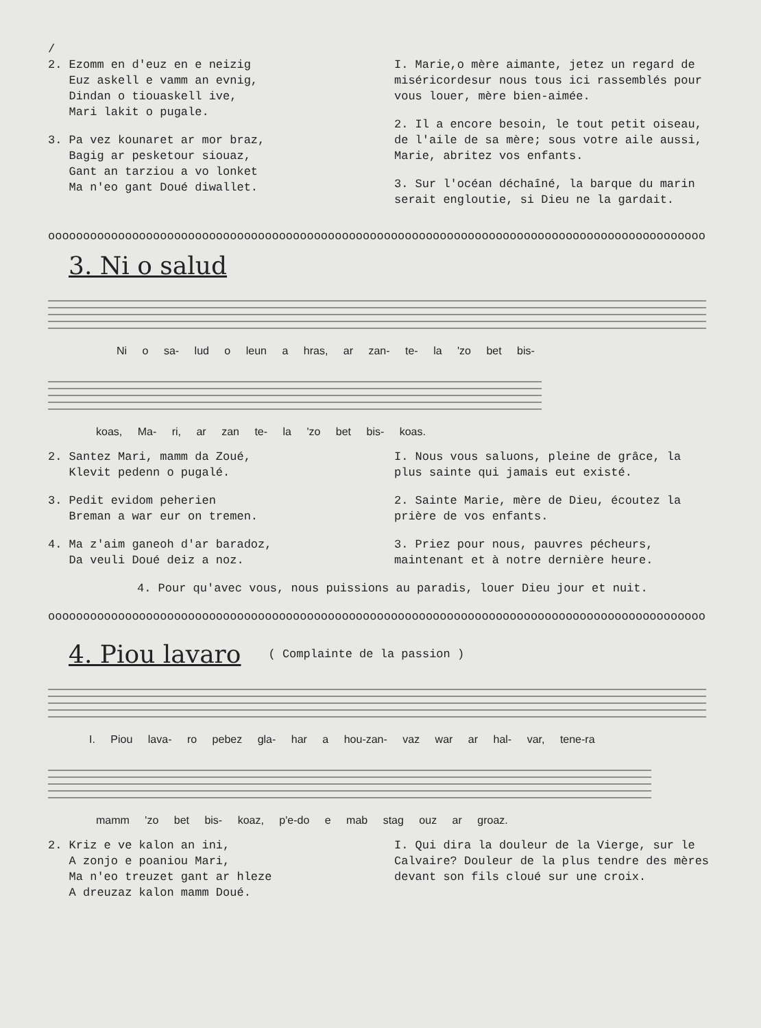/
2. Ezomm en d'euz en e neizig
Euz askell e vamm an evnig,
Dindan o tiouaskell ive,
Mari lakit o pugale.
3. Pa vez kounaret ar mor braz,
Bagig ar pesketour siouaz,
Gant an tarziou a vo lonket
Ma n'eo gant Doué diwallet.
I. Marie,o mère aimante, jetez un regard de miséricordesur nous tous ici rassemblés pour vous louer, mère bien-aimée.
2. Il a encore besoin, le tout petit oiseau, de l'aile de sa mère; sous votre aile aussi, Marie, abritez vos enfants.
3. Sur l'océan déchaîné, la barque du marin serait engloutie, si Dieu ne la gardait.
oooooooooooooooooooooooooooooooooooooooooooooooooooooooooooooooooooooooooooooooooooooooooooooo
3. Ni o salud
Ni o sa- lud o leun a hras, ar zan- te- la 'zo bet bis-
koas, Ma- ri, ar zan te- la 'zo bet bis- koas.
2. Santez Mari, mamm da Zoué,
Klevit pedenn o pugalé.
3. Pedit evidom peherien
Breman a war eur on tremen.
4. Ma z'aim ganeoh d'ar baradoz,
Da veuli Doué deiz a noz.
I. Nous vous saluons, pleine de grâce, la plus sainte qui jamais eut existé.
2. Sainte Marie, mère de Dieu, écoutez la prière de vos enfants.
3. Priez pour nous, pauvres pécheurs, maintenant et à notre dernière heure.
4. Pour qu'avec vous, nous puissions au paradis, louer Dieu jour et nuit.
oooooooooooooooooooooooooooooooooooooooooooooooooooooooooooooooooooooooooooooooooooooooooooooo
4. Piou lavaro
( Complainte de la passion )
I. Piou lava- ro pebez gla- har a hou-zan- vaz war ar hal- var, tene-ra
mamm 'zo bet bis- koaz, p'e-do e mab stag ouz ar groaz.
2. Kriz e ve kalon an ini,
A zonjo e poaniou Mari,
Ma n'eo treuzet gant ar hleze
A dreuzaz kalon mamm Doué.
I. Qui dira la douleur de la Vierge, sur le Calvaire? Douleur de la plus tendre des mères devant son fils cloué sur une croix.